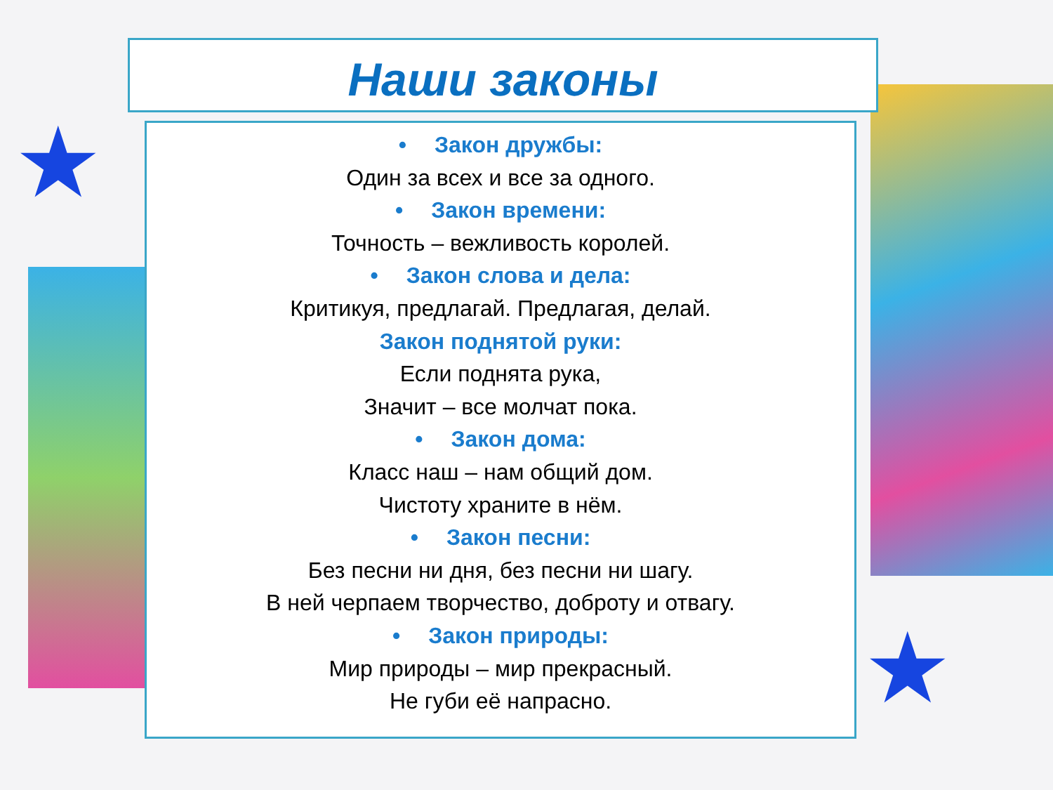★
★
Наши законы
• Закон дружбы:
Один за всех и все за одного.
• Закон времени:
Точность – вежливость королей.
• Закон слова и дела:
Критикуя, предлагай. Предлагая, делай.
Закон поднятой руки:
Если поднята рука,
Значит – все молчат пока.
• Закон дома:
Класс наш – нам общий дом.
Чистоту храните в нём.
• Закон песни:
Без песни ни дня, без песни ни шагу.
В ней черпаем творчество, доброту и отвагу.
• Закон природы:
Мир природы – мир прекрасный.
Не губи её напрасно.